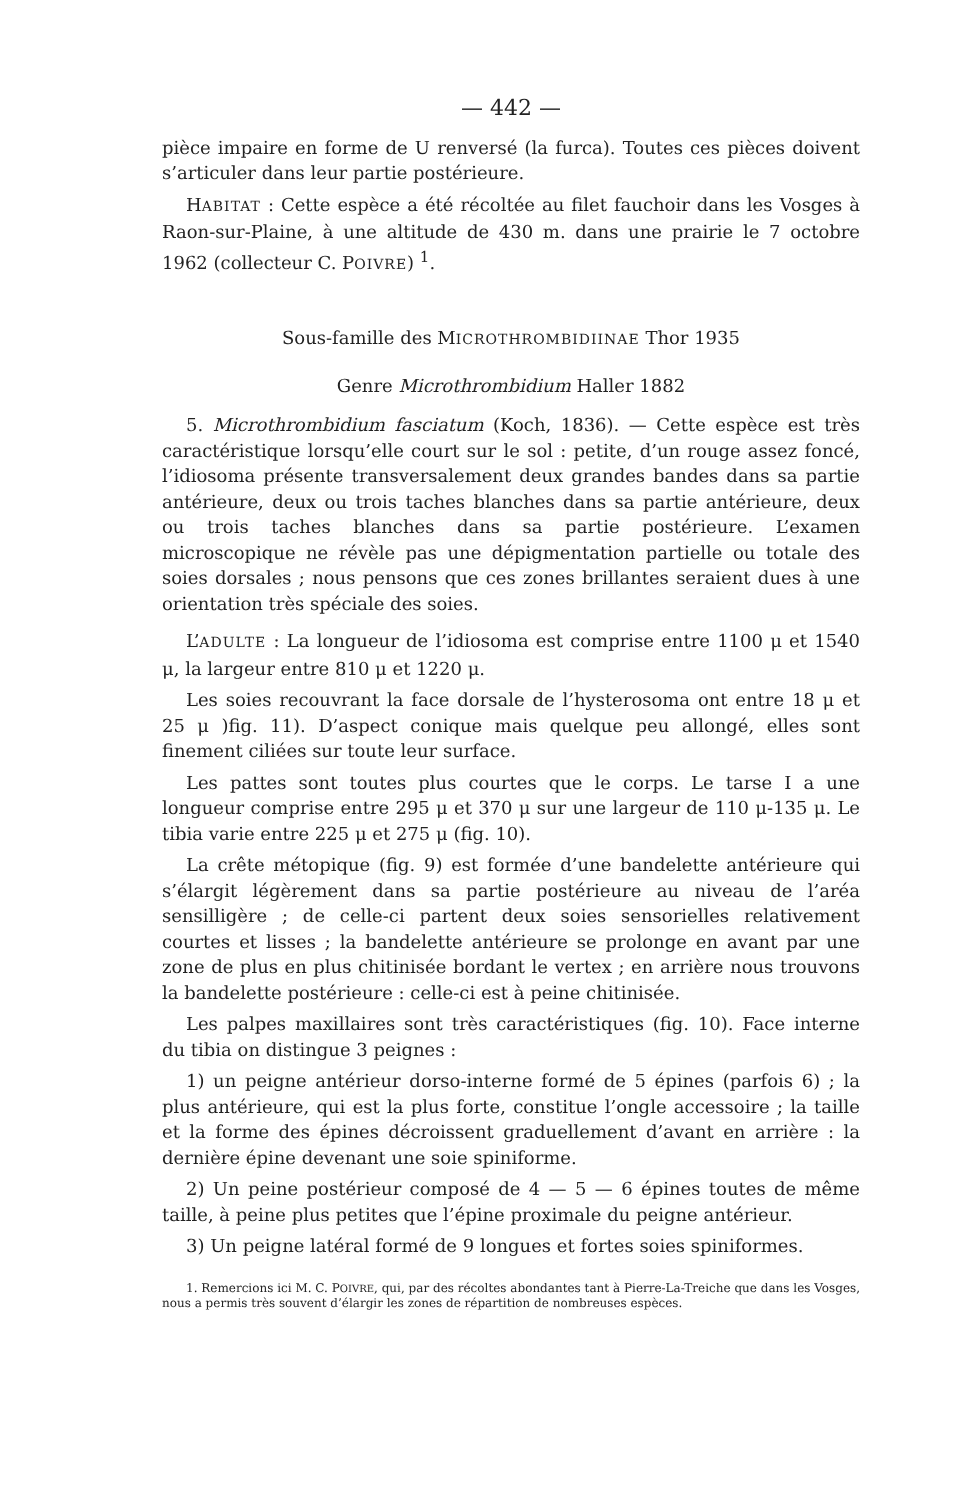— 442 —
pièce impaire en forme de U renversé (la furca). Toutes ces pièces doivent s’articuler dans leur partie postérieure.
HABITAT : Cette espèce a été récoltée au filet fauchoir dans les Vosges à Raon-sur-Plaine, à une altitude de 430 m. dans une prairie le 7 octobre 1962 (collecteur C. POIVRE) <sup>1</sup>.
Sous-famille des MICROTHROMBIDIINAE Thor 1935
Genre Microthrombidium Haller 1882
5. Microthrombidium fasciatum (Koch, 1836). — Cette espèce est très caractéristique lorsqu’elle court sur le sol : petite, d’un rouge assez foncé, l’idiosoma présente transversalement deux grandes bandes dans sa partie antérieure, deux ou trois taches blanches dans sa partie antérieure, deux ou trois taches blanches dans sa partie postérieure. L’examen microscopique ne révèle pas une dépigmentation partielle ou totale des soies dorsales ; nous pensons que ces zones brillantes seraient dues à une orientation très spéciale des soies.
L’ADULTE : La longueur de l’idiosoma est comprise entre 1100 μ et 1540 μ, la largeur entre 810 μ et 1220 μ.
Les soies recouvrant la face dorsale de l’hysterosoma ont entre 18 μ et 25 μ )fig. 11). D’aspect conique mais quelque peu allongé, elles sont finement ciliées sur toute leur surface.
Les pattes sont toutes plus courtes que le corps. Le tarse I a une longueur comprise entre 295 μ et 370 μ sur une largeur de 110 μ-135 μ. Le tibia varie entre 225 μ et 275 μ (fig. 10).
La crête métopique (fig. 9) est formée d’une bandelette antérieure qui s’élargit légèrement dans sa partie postérieure au niveau de l’aréa sensilligère ; de celle-ci partent deux soies sensorielles relativement courtes et lisses ; la bandelette antérieure se prolonge en avant par une zone de plus en plus chitinisée bordant le vertex ; en arrière nous trouvons la bandelette postérieure : celle-ci est à peine chitinisée.
Les palpes maxillaires sont très caractéristiques (fig. 10). Face interne du tibia on distingue 3 peignes :
1) un peigne antérieur dorso-interne formé de 5 épines (parfois 6) ; la plus antérieure, qui est la plus forte, constitue l’ongle accessoire ; la taille et la forme des épines décroissent graduellement d’avant en arrière : la dernière épine devenant une soie spiniforme.
2) Un peine postérieur composé de 4 — 5 — 6 épines toutes de même taille, à peine plus petites que l’épine proximale du peigne antérieur.
3) Un peigne latéral formé de 9 longues et fortes soies spiniformes.
1. Remercions ici M. C. POIVRE, qui, par des récoltes abondantes tant à Pierre-La-Treiche que dans les Vosges, nous a permis très souvent d’élargir les zones de répartition de nombreuses espèces.